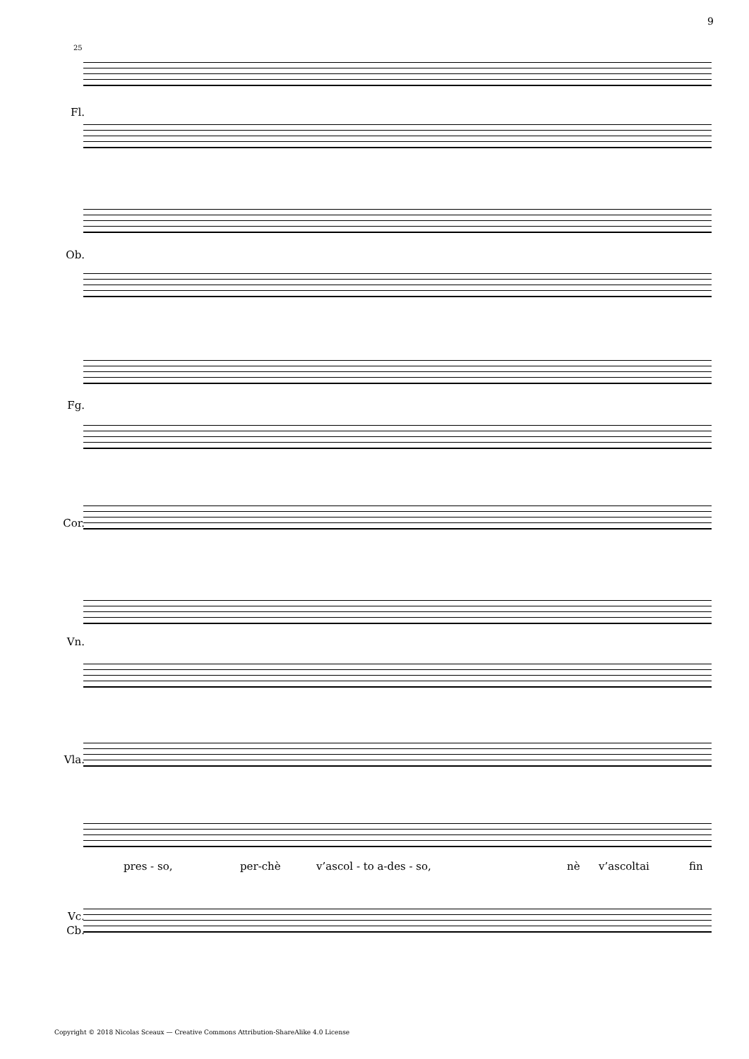9
25
Fl.
Ob.
Fg.
Cor.
Vn.
Vla.
pres - so, per-chè v’ascol - to a-des - so, nè v’ascoltai fin
Vc.
Cb.
Copyright © 2018 Nicolas Sceaux — Creative Commons Attribution-ShareAlike 4.0 License